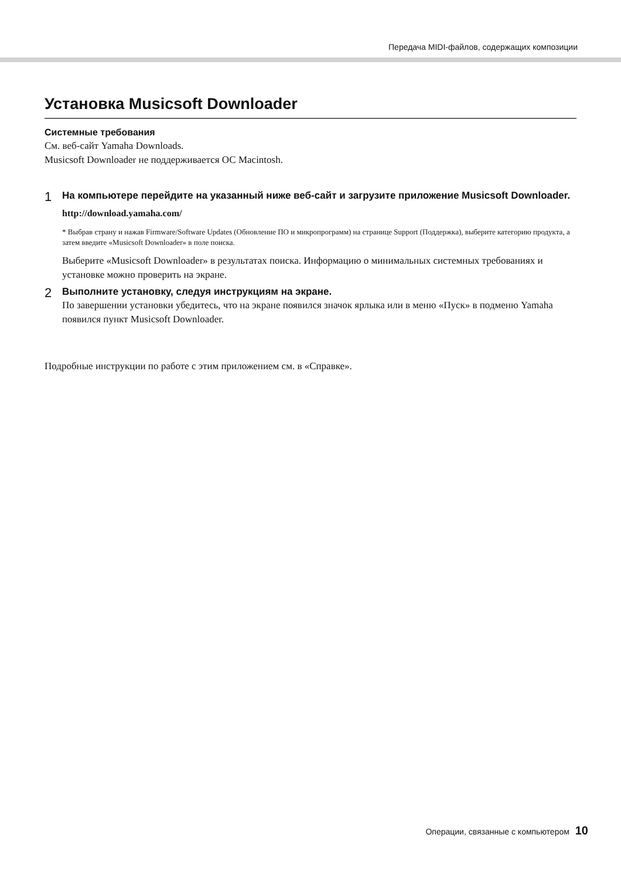Передача MIDI-файлов, содержащих композиции
Установка Musicsoft Downloader
Системные требования
См. веб-сайт Yamaha Downloads.
Musicsoft Downloader не поддерживается ОС Macintosh.
1
На компьютере перейдите на указанный ниже веб-сайт и загрузите приложение Musicsoft Downloader.
http://download.yamaha.com/
* Выбрав страну и нажав Firmware/Software Updates (Обновление ПО и микропрограмм) на странице Support (Поддержка), выберите категорию продукта, а затем введите «Musicsoft Downloader» в поле поиска.
Выберите «Musicsoft Downloader» в результатах поиска. Информацию о минимальных системных требованиях и установке можно проверить на экране.
2
Выполните установку, следуя инструкциям на экране.
По завершении установки убедитесь, что на экране появился значок ярлыка или в меню «Пуск» в подменю Yamaha появился пункт Musicsoft Downloader.
Подробные инструкции по работе с этим приложением см. в «Справке».
Операции, связанные с компьютером 10